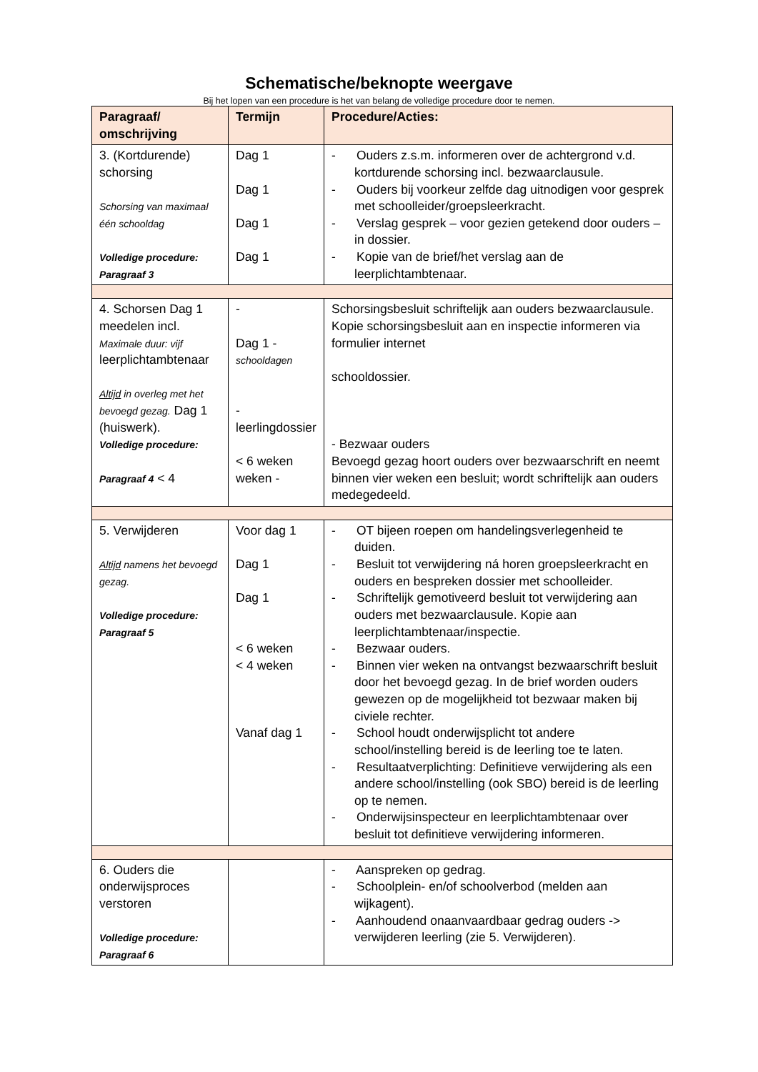Schematische/beknopte weergave
Bij het lopen van een procedure is het van belang de volledige procedure door te nemen.
| Paragraaf/ omschrijving | Termijn | Procedure/Acties: |
| --- | --- | --- |
| 3. (Kortdurende) schorsing Schorsing van maximaal één schooldag Volledige procedure: Paragraaf 3 | Dag 1 Dag 1 Dag 1 Dag 1 | - Ouders z.s.m. informeren over de achtergrond v.d. kortdurende schorsing incl. bezwaarclausule. - Ouders bij voorkeur zelfde dag uitnodigen voor gesprek met schoolleider/groepsleerkracht. - Verslag gesprek – voor gezien getekend door ouders – in dossier. - Kopie van de brief/het verslag aan de leerplichtambtenaar. |
| 4. Schorsen Dag 1 meedelen incl. Maximale duur: vijf leerplichtambtenaar Altijd in overleg met het bevoegd gezag. Dag 1 (huiswerk). Volledige procedure: Paragraaf 4 < 4 | - Dag 1 - schooldagen - leerlingdossier < 6 weken weken - | Schorsingsbesluit schriftelijk aan ouders bezwaarclausule. Kopie schorsingsbesluit aan en inspectie informeren via formulier internet schooldossier. - Bezwaar ouders Bevoegd gezag hoort ouders over bezwaarschrift en neemt binnen vier weken een besluit; wordt schriftelijk aan ouders medegedeeld. |
| 5. Verwijderen Altijd namens het bevoegd gezag. Volledige procedure: Paragraaf 5 | Voor dag 1 Dag 1 Dag 1 < 6 weken < 4 weken Vanaf dag 1 | - OT bijeen roepen om handelingsverlegenheid te duiden. - Besluit tot verwijdering ná horen groepsleerkracht en ouders en bespreken dossier met schoolleider. - Schriftelijk gemotiveerd besluit tot verwijdering aan ouders met bezwaarclausule. Kopie aan leerplichtambtenaar/inspectie. - Bezwaar ouders. - Binnen vier weken na ontvangst bezwaarschrift besluit door het bevoegd gezag. In de brief worden ouders gewezen op de mogelijkheid tot bezwaar maken bij civiele rechter. - School houdt onderwijsplicht tot andere school/instelling bereid is de leerling toe te laten. - Resultaatverplichting: Definitieve verwijdering als een andere school/instelling (ook SBO) bereid is de leerling op te nemen. - Onderwijsinspecteur en leerplichtambtenaar over besluit tot definitieve verwijdering informeren. |
| 6. Ouders die onderwijsproces verstoren Volledige procedure: Paragraaf 6 | | - Aanspreken op gedrag. - Schoolplein- en/of schoolverbod (melden aan wijkagent). - Aanhoudend onaanvaardbaar gedrag ouders -> verwijderen leerling (zie 5. Verwijderen). |